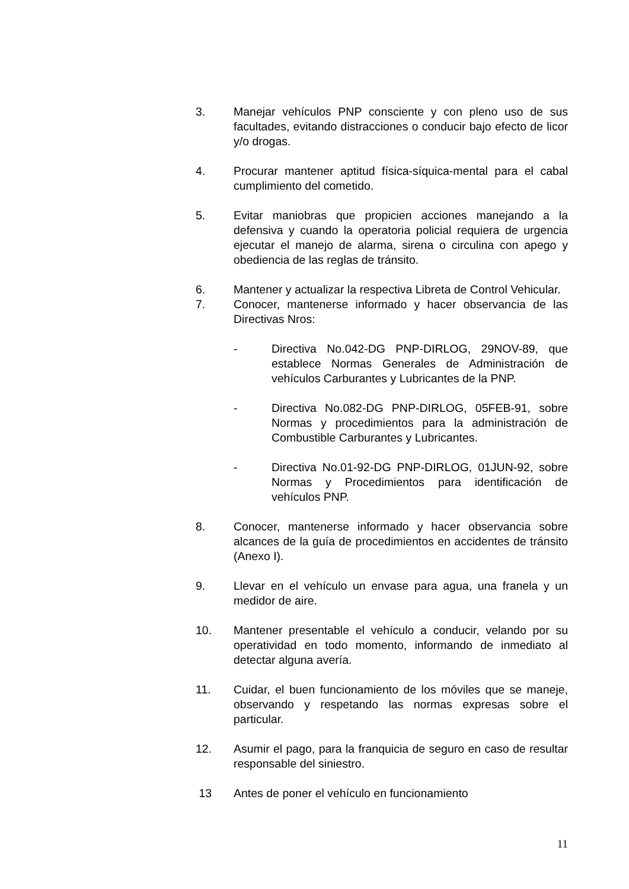3. Manejar vehículos PNP consciente y con pleno uso de sus facultades, evitando distracciones o conducir bajo efecto de licor y/o drogas.
4. Procurar mantener aptitud física-síquica-mental para el cabal cumplimiento del cometido.
5. Evitar maniobras que propicien acciones manejando a la defensiva y cuando la operatoria policial requiera de urgencia ejecutar el manejo de alarma, sirena o circulina con apego y obediencia de las reglas de tránsito.
6. Mantener y actualizar la respectiva Libreta de Control Vehicular.
7. Conocer, mantenerse informado y hacer observancia de las Directivas Nros:
- Directiva No.042-DG PNP-DIRLOG, 29NOV-89, que establece Normas Generales de Administración de vehículos Carburantes y Lubricantes de la PNP.
- Directiva No.082-DG PNP-DIRLOG, 05FEB-91, sobre Normas y procedimientos para la administración de Combustible Carburantes y Lubricantes.
- Directiva No.01-92-DG PNP-DIRLOG, 01JUN-92, sobre Normas y Procedimientos para identificación de vehículos PNP.
8. Conocer, mantenerse informado y hacer observancia sobre alcances de la guía de procedimientos en accidentes de tránsito (Anexo I).
9. Llevar en el vehículo un envase para agua, una franela y un medidor de aire.
10. Mantener presentable el vehículo a conducir, velando por su operatividad en todo momento, informando de inmediato al detectar alguna avería.
11. Cuidar, el buen funcionamiento de los móviles que se maneje, observando y respetando las normas expresas sobre el particular.
12. Asumir el pago, para la franquicia de seguro en caso de resultar responsable del siniestro.
13 Antes de poner el vehículo en funcionamiento
11